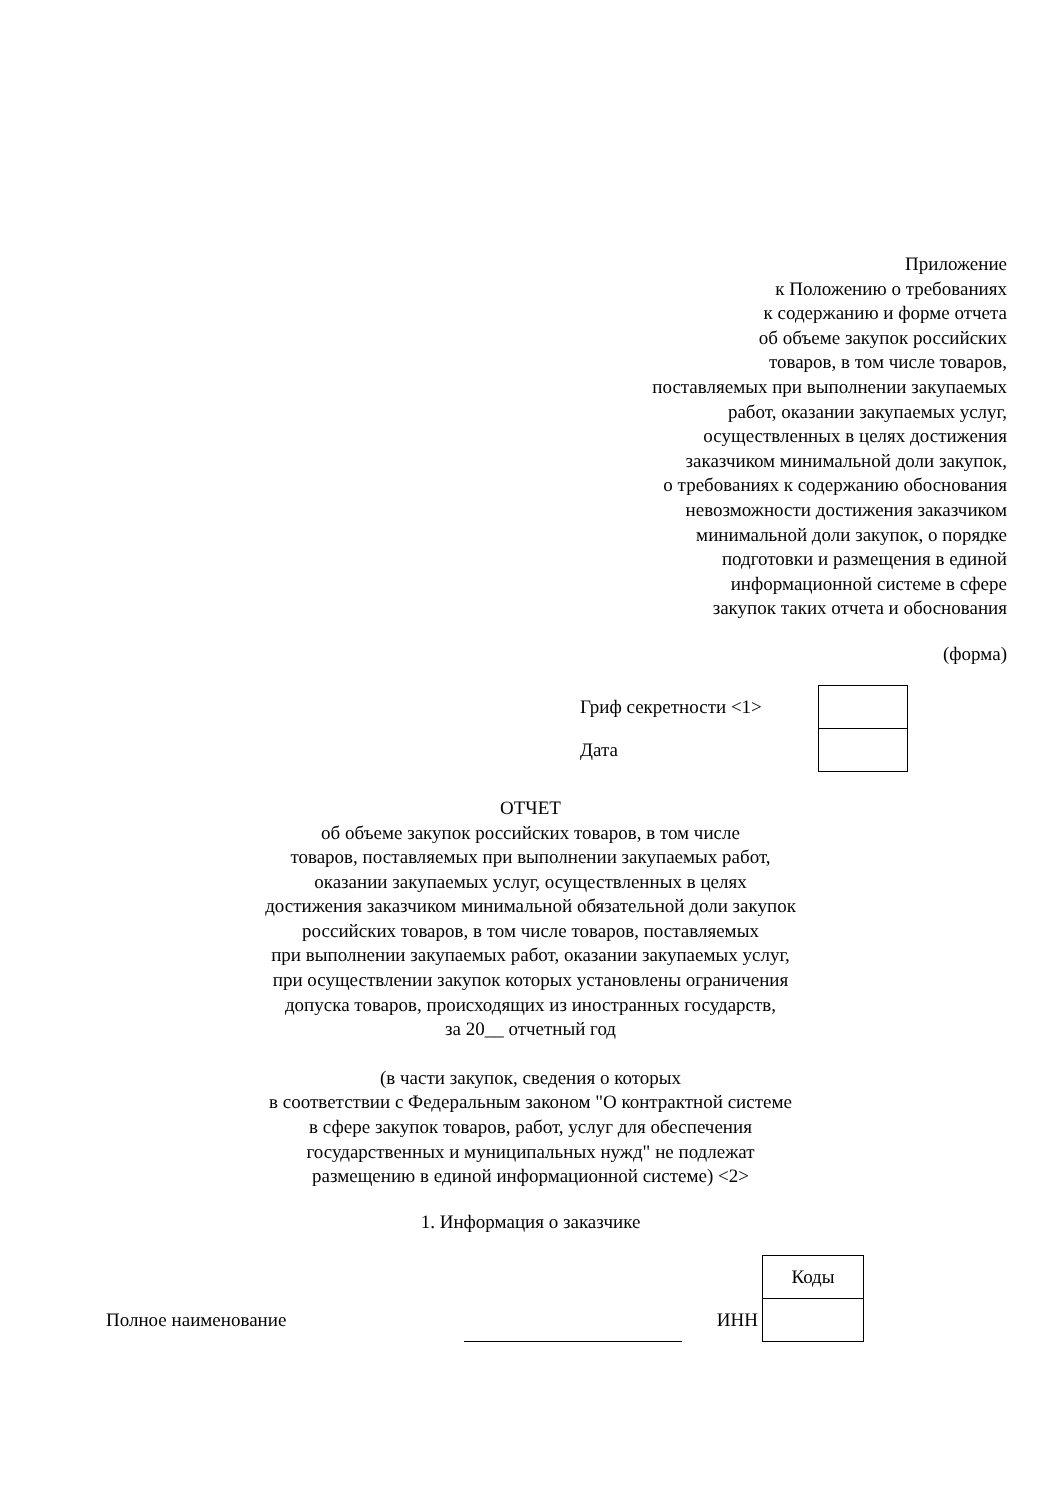Приложение
к Положению о требованиях
к содержанию и форме отчета
об объеме закупок российских
товаров, в том числе товаров,
поставляемых при выполнении закупаемых
работ, оказании закупаемых услуг,
осуществленных в целях достижения
заказчиком минимальной доли закупок,
о требованиях к содержанию обоснования
невозможности достижения заказчиком
минимальной доли закупок, о порядке
подготовки и размещения в единой
информационной системе в сфере
закупок таких отчета и обоснования
(форма)
| Гриф секретности <1> | |
| Дата | |
ОТЧЕТ
об объеме закупок российских товаров, в том числе
товаров, поставляемых при выполнении закупаемых работ,
оказании закупаемых услуг, осуществленных в целях
достижения заказчиком минимальной обязательной доли закупок
российских товаров, в том числе товаров, поставляемых
при выполнении закупаемых работ, оказании закупаемых услуг,
при осуществлении закупок которых установлены ограничения
допуска товаров, происходящих из иностранных государств,
за 20__ отчетный год
(в части закупок, сведения о которых
в соответствии с Федеральным законом "О контрактной системе
в сфере закупок товаров, работ, услуг для обеспечения
государственных и муниципальных нужд" не подлежат
размещению в единой информационной системе) <2>
1. Информация о заказчике
| | | | Коды |
| Полное наименование | | ИНН | |